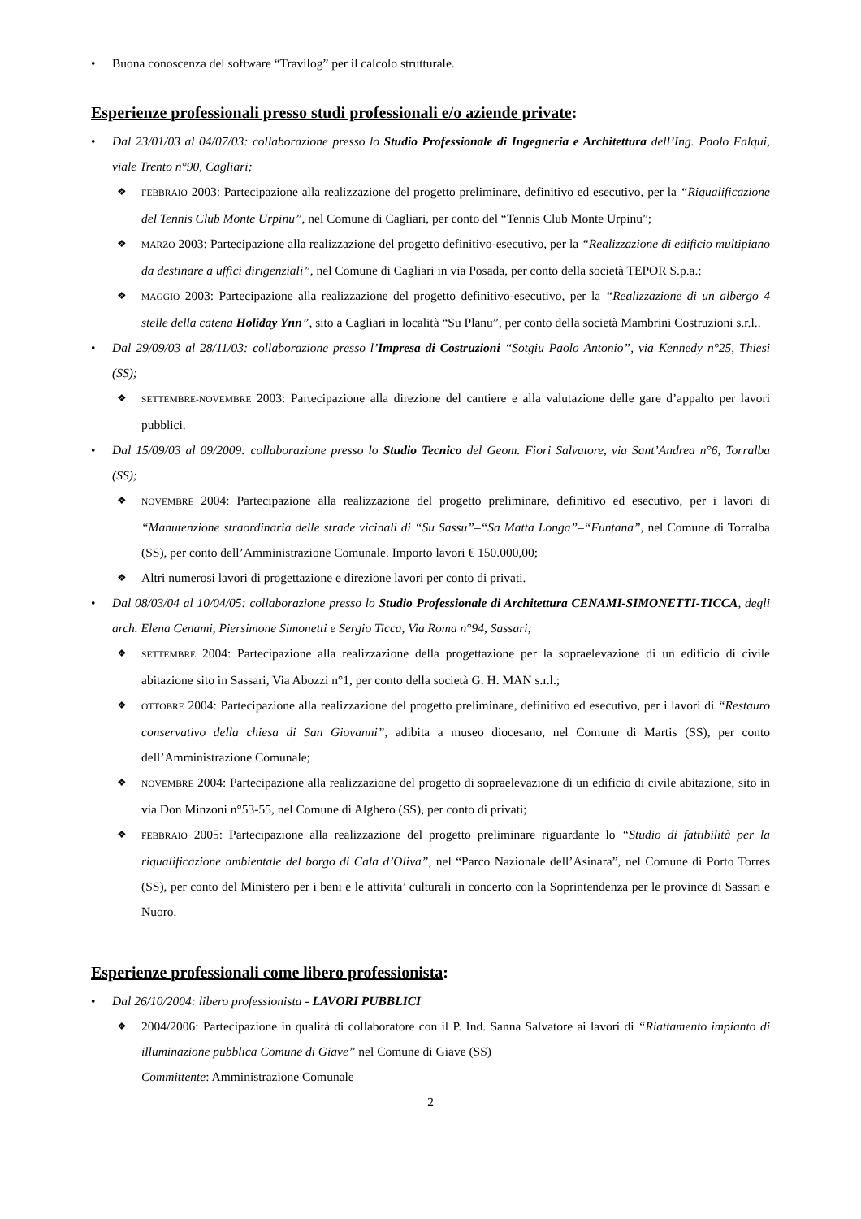• Buona conoscenza del software “Travilog” per il calcolo strutturale.
Esperienze professionali presso studi professionali e/o aziende private:
• Dal 23/01/03 al 04/07/03: collaborazione presso lo Studio Professionale di Ingegneria e Architettura dell’Ing. Paolo Falqui, viale Trento n°90, Cagliari;
❖ FEBBRAIO 2003: Partecipazione alla realizzazione del progetto preliminare, definitivo ed esecutivo, per la “Riqualificazione del Tennis Club Monte Urpinu”, nel Comune di Cagliari, per conto del “Tennis Club Monte Urpinu”;
❖ MARZO 2003: Partecipazione alla realizzazione del progetto definitivo-esecutivo, per la “Realizzazione di edificio multipiano da destinare a uffici dirigenziali”, nel Comune di Cagliari in via Posada, per conto della società TEPOR S.p.a.;
❖ MAGGIO 2003: Partecipazione alla realizzazione del progetto definitivo-esecutivo, per la “Realizzazione di un albergo 4 stelle della catena Holiday Ynn”, sito a Cagliari in località “Su Planu”, per conto della società Mambrini Costruzioni s.r.l..
• Dal 29/09/03 al 28/11/03: collaborazione presso l’Impresa di Costruzioni “Sotgiu Paolo Antonio”, via Kennedy n°25, Thiesi (SS);
❖ SETTEMBRE-NOVEMBRE 2003: Partecipazione alla direzione del cantiere e alla valutazione delle gare d’appalto per lavori pubblici.
• Dal 15/09/03 al 09/2009: collaborazione presso lo Studio Tecnico del Geom. Fiori Salvatore, via Sant’Andrea n°6, Torralba (SS);
❖ NOVEMBRE 2004: Partecipazione alla realizzazione del progetto preliminare, definitivo ed esecutivo, per i lavori di “Manutenzione straordinaria delle strade vicinali di “Su Sassu”–“Sa Matta Longa”–“Funtana”, nel Comune di Torralba (SS), per conto dell’Amministrazione Comunale. Importo lavori € 150.000,00;
❖
Altri numerosi lavori di progettazione e direzione lavori per conto di privati.
• Dal 08/03/04 al 10/04/05: collaborazione presso lo Studio Professionale di Architettura CENAMI-SIMONETTI-TICCA, degli arch. Elena Cenami, Piersimone Simonetti e Sergio Ticca, Via Roma n°94, Sassari;
❖ SETTEMBRE 2004: Partecipazione alla realizzazione della progettazione per la sopraelevazione di un edificio di civile abitazione sito in Sassari, Via Abozzi n°1, per conto della società G. H. MAN s.r.l.;
❖ OTTOBRE 2004: Partecipazione alla realizzazione del progetto preliminare, definitivo ed esecutivo, per i lavori di “Restauro conservativo della chiesa di San Giovanni”, adibita a museo diocesano, nel Comune di Martis (SS), per conto dell’Amministrazione Comunale;
❖ NOVEMBRE 2004: Partecipazione alla realizzazione del progetto di sopraelevazione di un edificio di civile abitazione, sito in via Don Minzoni n°53-55, nel Comune di Alghero (SS), per conto di privati;
❖ FEBBRAIO 2005: Partecipazione alla realizzazione del progetto preliminare riguardante lo “Studio di fattibilità per la riqualificazione ambientale del borgo di Cala d’Oliva”, nel “Parco Nazionale dell’Asinara”, nel Comune di Porto Torres (SS), per conto del Ministero per i beni e le attivita’ culturali in concerto con la Soprintendenza per le province di Sassari e Nuoro.
Esperienze professionali come libero professionista:
• Dal 26/10/2004: libero professionista - LAVORI PUBBLICI
❖
2004/2006: Partecipazione in qualità di collaboratore con il P. Ind. Sanna Salvatore ai lavori di “Riattamento impianto di illuminazione pubblica Comune di Giave” nel Comune di Giave (SS)
Committente: Amministrazione Comunale
2